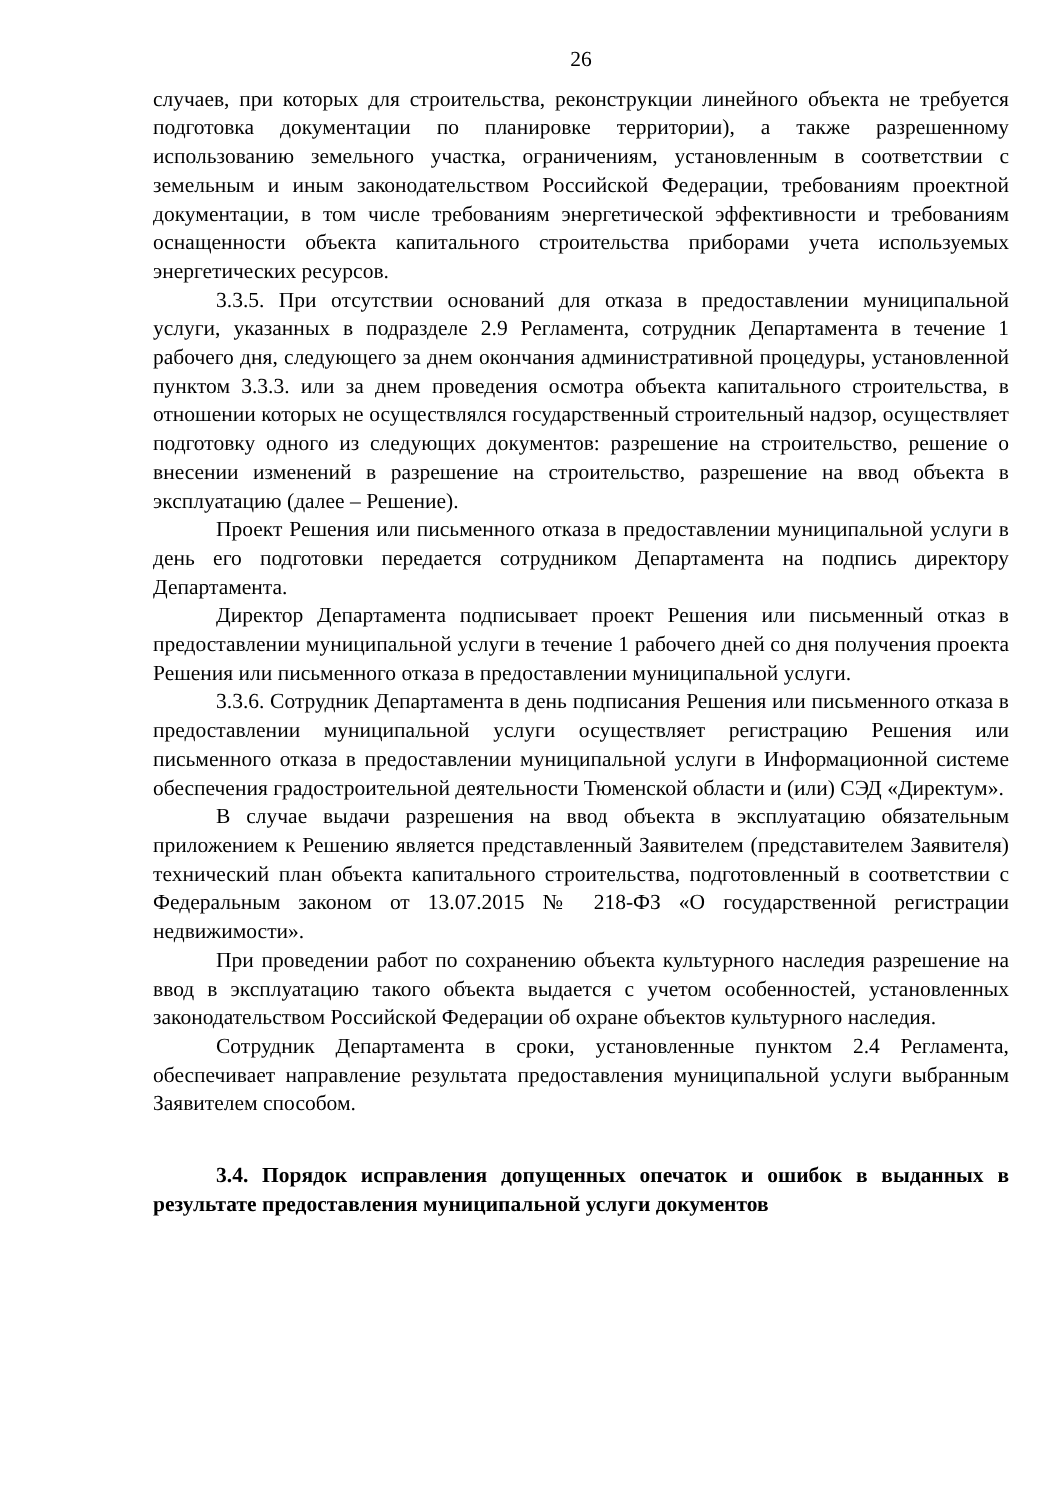26
случаев, при которых для строительства, реконструкции линейного объекта не требуется подготовка документации по планировке территории), а также разрешенному использованию земельного участка, ограничениям, установленным в соответствии с земельным и иным законодательством Российской Федерации, требованиям проектной документации, в том числе требованиям энергетической эффективности и требованиям оснащенности объекта капитального строительства приборами учета используемых энергетических ресурсов.
3.3.5. При отсутствии оснований для отказа в предоставлении муниципальной услуги, указанных в подразделе 2.9 Регламента, сотрудник Департамента в течение 1 рабочего дня, следующего за днем окончания административной процедуры, установленной пунктом 3.3.3. или за днем проведения осмотра объекта капитального строительства, в отношении которых не осуществлялся государственный строительный надзор, осуществляет подготовку одного из следующих документов: разрешение на строительство, решение о внесении изменений в разрешение на строительство, разрешение на ввод объекта в эксплуатацию (далее – Решение).
Проект Решения или письменного отказа в предоставлении муниципальной услуги в день его подготовки передается сотрудником Департамента на подпись директору Департамента.
Директор Департамента подписывает проект Решения или письменный отказ в предоставлении муниципальной услуги в течение 1 рабочего дней со дня получения проекта Решения или письменного отказа в предоставлении муниципальной услуги.
3.3.6. Сотрудник Департамента в день подписания Решения или письменного отказа в предоставлении муниципальной услуги осуществляет регистрацию Решения или письменного отказа в предоставлении муниципальной услуги в Информационной системе обеспечения градостроительной деятельности Тюменской области и (или) СЭД «Директум».
В случае выдачи разрешения на ввод объекта в эксплуатацию обязательным приложением к Решению является представленный Заявителем (представителем Заявителя) технический план объекта капитального строительства, подготовленный в соответствии с Федеральным законом от 13.07.2015 № 218-ФЗ «О государственной регистрации недвижимости».
При проведении работ по сохранению объекта культурного наследия разрешение на ввод в эксплуатацию такого объекта выдается с учетом особенностей, установленных законодательством Российской Федерации об охране объектов культурного наследия.
Сотрудник Департамента в сроки, установленные пунктом 2.4 Регламента, обеспечивает направление результата предоставления муниципальной услуги выбранным Заявителем способом.
3.4. Порядок исправления допущенных опечаток и ошибок в выданных в результате предоставления муниципальной услуги документов